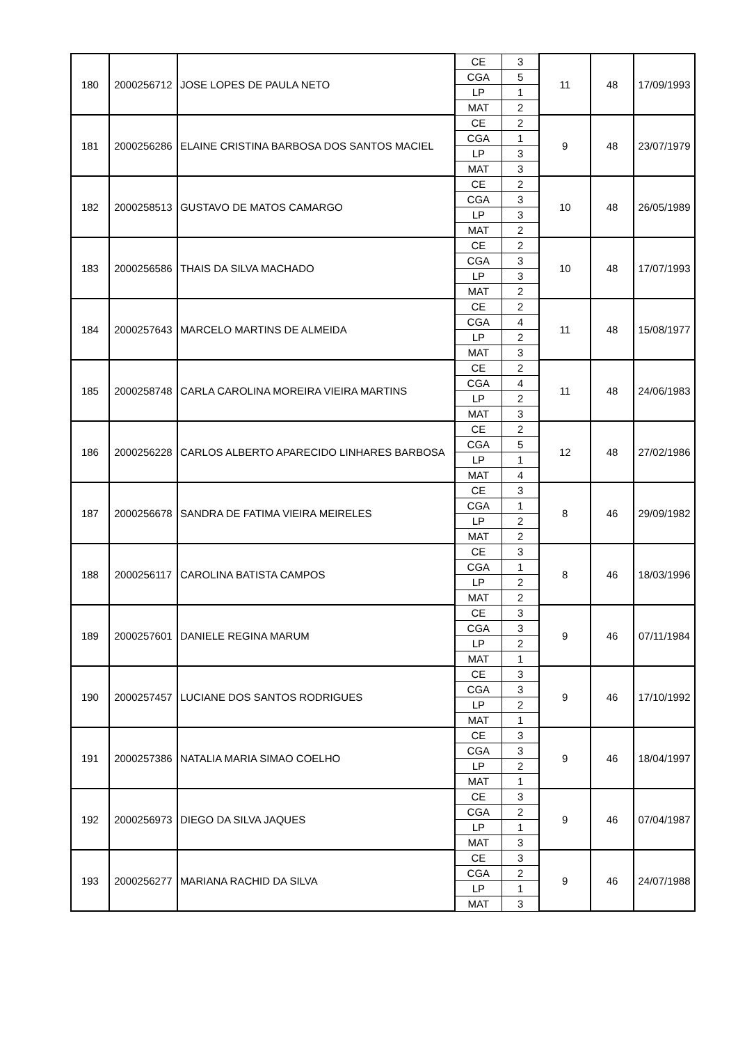| 180 | 2000256712 | JOSE LOPES DE PAULA NETO | CE | 3 | 11 | 48 | 17/09/1993 |
| | | | CGA | 5 | | | |
| | | | LP | 1 | | | |
| | | | MAT | 2 | | | |
| 181 | 2000256286 | ELAINE CRISTINA BARBOSA DOS SANTOS MACIEL | CE | 2 | 9 | 48 | 23/07/1979 |
| | | | CGA | 1 | | | |
| | | | LP | 3 | | | |
| | | | MAT | 3 | | | |
| 182 | 2000258513 | GUSTAVO DE MATOS CAMARGO | CE | 2 | 10 | 48 | 26/05/1989 |
| | | | CGA | 3 | | | |
| | | | LP | 3 | | | |
| | | | MAT | 2 | | | |
| 183 | 2000256586 | THAIS DA SILVA MACHADO | CE | 2 | 10 | 48 | 17/07/1993 |
| | | | CGA | 3 | | | |
| | | | LP | 3 | | | |
| | | | MAT | 2 | | | |
| 184 | 2000257643 | MARCELO MARTINS DE ALMEIDA | CE | 2 | 11 | 48 | 15/08/1977 |
| | | | CGA | 4 | | | |
| | | | LP | 2 | | | |
| | | | MAT | 3 | | | |
| 185 | 2000258748 | CARLA CAROLINA MOREIRA VIEIRA MARTINS | CE | 2 | 11 | 48 | 24/06/1983 |
| | | | CGA | 4 | | | |
| | | | LP | 2 | | | |
| | | | MAT | 3 | | | |
| 186 | 2000256228 | CARLOS ALBERTO APARECIDO LINHARES BARBOSA | CE | 2 | 12 | 48 | 27/02/1986 |
| | | | CGA | 5 | | | |
| | | | LP | 1 | | | |
| | | | MAT | 4 | | | |
| 187 | 2000256678 | SANDRA DE FATIMA VIEIRA MEIRELES | CE | 3 | 8 | 46 | 29/09/1982 |
| | | | CGA | 1 | | | |
| | | | LP | 2 | | | |
| | | | MAT | 2 | | | |
| 188 | 2000256117 | CAROLINA BATISTA CAMPOS | CE | 3 | 8 | 46 | 18/03/1996 |
| | | | CGA | 1 | | | |
| | | | LP | 2 | | | |
| | | | MAT | 2 | | | |
| 189 | 2000257601 | DANIELE REGINA MARUM | CE | 3 | 9 | 46 | 07/11/1984 |
| | | | CGA | 3 | | | |
| | | | LP | 2 | | | |
| | | | MAT | 1 | | | |
| 190 | 2000257457 | LUCIANE DOS SANTOS RODRIGUES | CE | 3 | 9 | 46 | 17/10/1992 |
| | | | CGA | 3 | | | |
| | | | LP | 2 | | | |
| | | | MAT | 1 | | | |
| 191 | 2000257386 | NATALIA MARIA SIMAO COELHO | CE | 3 | 9 | 46 | 18/04/1997 |
| | | | CGA | 3 | | | |
| | | | LP | 2 | | | |
| | | | MAT | 1 | | | |
| 192 | 2000256973 | DIEGO DA SILVA JAQUES | CE | 3 | 9 | 46 | 07/04/1987 |
| | | | CGA | 2 | | | |
| | | | LP | 1 | | | |
| | | | MAT | 3 | | | |
| 193 | 2000256277 | MARIANA RACHID DA SILVA | CE | 3 | 9 | 46 | 24/07/1988 |
| | | | CGA | 2 | | | |
| | | | LP | 1 | | | |
| | | | MAT | 3 | | | |